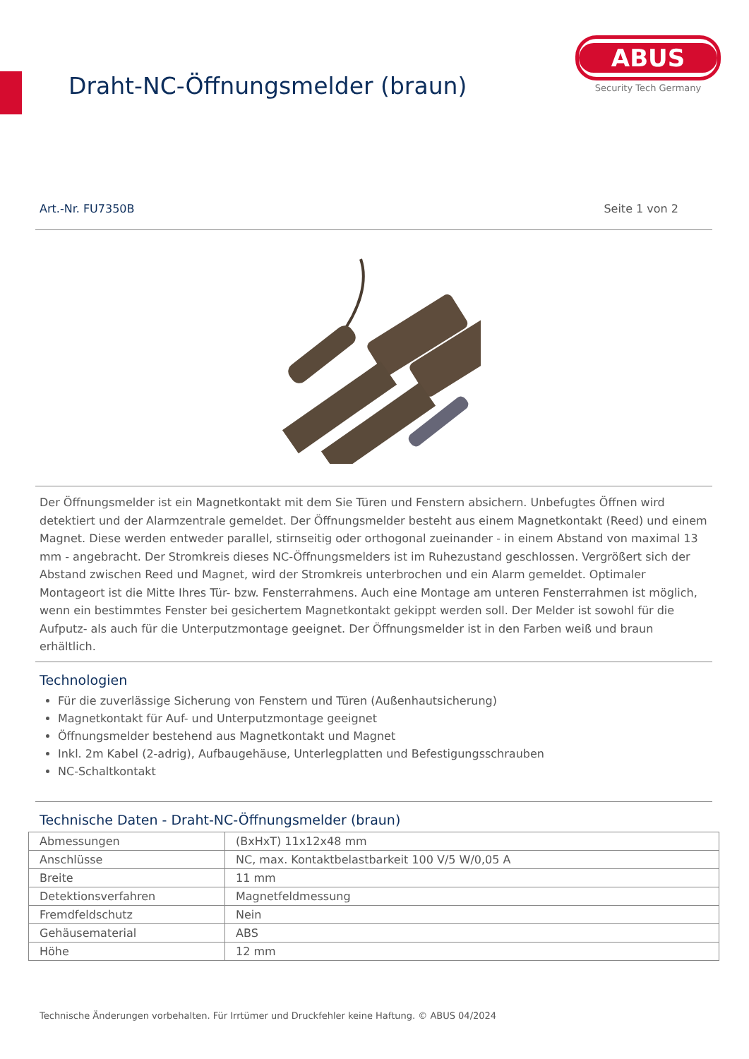Draht-NC-Öffnungsmelder (braun)
ABUS
Security Tech Germany
Art.-Nr. FU7350B Seite 1 von 2
Der Öffnungsmelder ist ein Magnetkontakt mit dem Sie Türen und Fenstern absichern. Unbefugtes Öffnen wird detektiert und der Alarmzentrale gemeldet. Der Öffnungsmelder besteht aus einem Magnetkontakt (Reed) und einem Magnet. Diese werden entweder parallel, stirnseitig oder orthogonal zueinander - in einem Abstand von maximal 13 mm - angebracht. Der Stromkreis dieses NC-Öffnungsmelders ist im Ruhezustand geschlossen. Vergrößert sich der Abstand zwischen Reed und Magnet, wird der Stromkreis unterbrochen und ein Alarm gemeldet. Optimaler Montageort ist die Mitte Ihres Tür- bzw. Fensterrahmens. Auch eine Montage am unteren Fensterrahmen ist möglich, wenn ein bestimmtes Fenster bei gesichertem Magnetkontakt gekippt werden soll. Der Melder ist sowohl für die Aufputz- als auch für die Unterputzmontage geeignet. Der Öffnungsmelder ist in den Farben weiß und braun erhältlich.
Technologien
Für die zuverlässige Sicherung von Fenstern und Türen (Außenhautsicherung)
Magnetkontakt für Auf- und Unterputzmontage geeignet
Öffnungsmelder bestehend aus Magnetkontakt und Magnet
Inkl. 2m Kabel (2-adrig), Aufbaugehäuse, Unterlegplatten und Befestigungsschrauben
NC-Schaltkontakt
Technische Daten - Draht-NC-Öffnungsmelder (braun)
| Abmessungen | (BxHxT) 11x12x48 mm |
| Anschlüsse | NC, max. Kontaktbelastbarkeit 100 V/5 W/0,05 A |
| Breite | 11 mm |
| Detektionsverfahren | Magnetfeldmessung |
| Fremdfeldschutz | Nein |
| Gehäusematerial | ABS |
| Höhe | 12 mm |
Technische Änderungen vorbehalten. Für Irrtümer und Druckfehler keine Haftung. © ABUS 04/2024